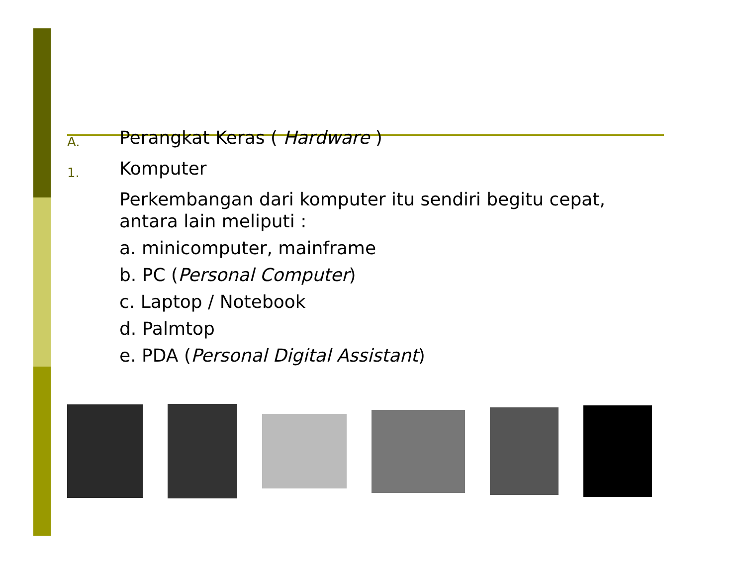A.
Perangkat Keras ( Hardware )
1.
Komputer
Perkembangan dari komputer itu sendiri begitu cepat, antara lain meliputi :
a. minicomputer, mainframe
b. PC (Personal Computer)
c. Laptop / Notebook
d. Palmtop
e. PDA (Personal Digital Assistant)